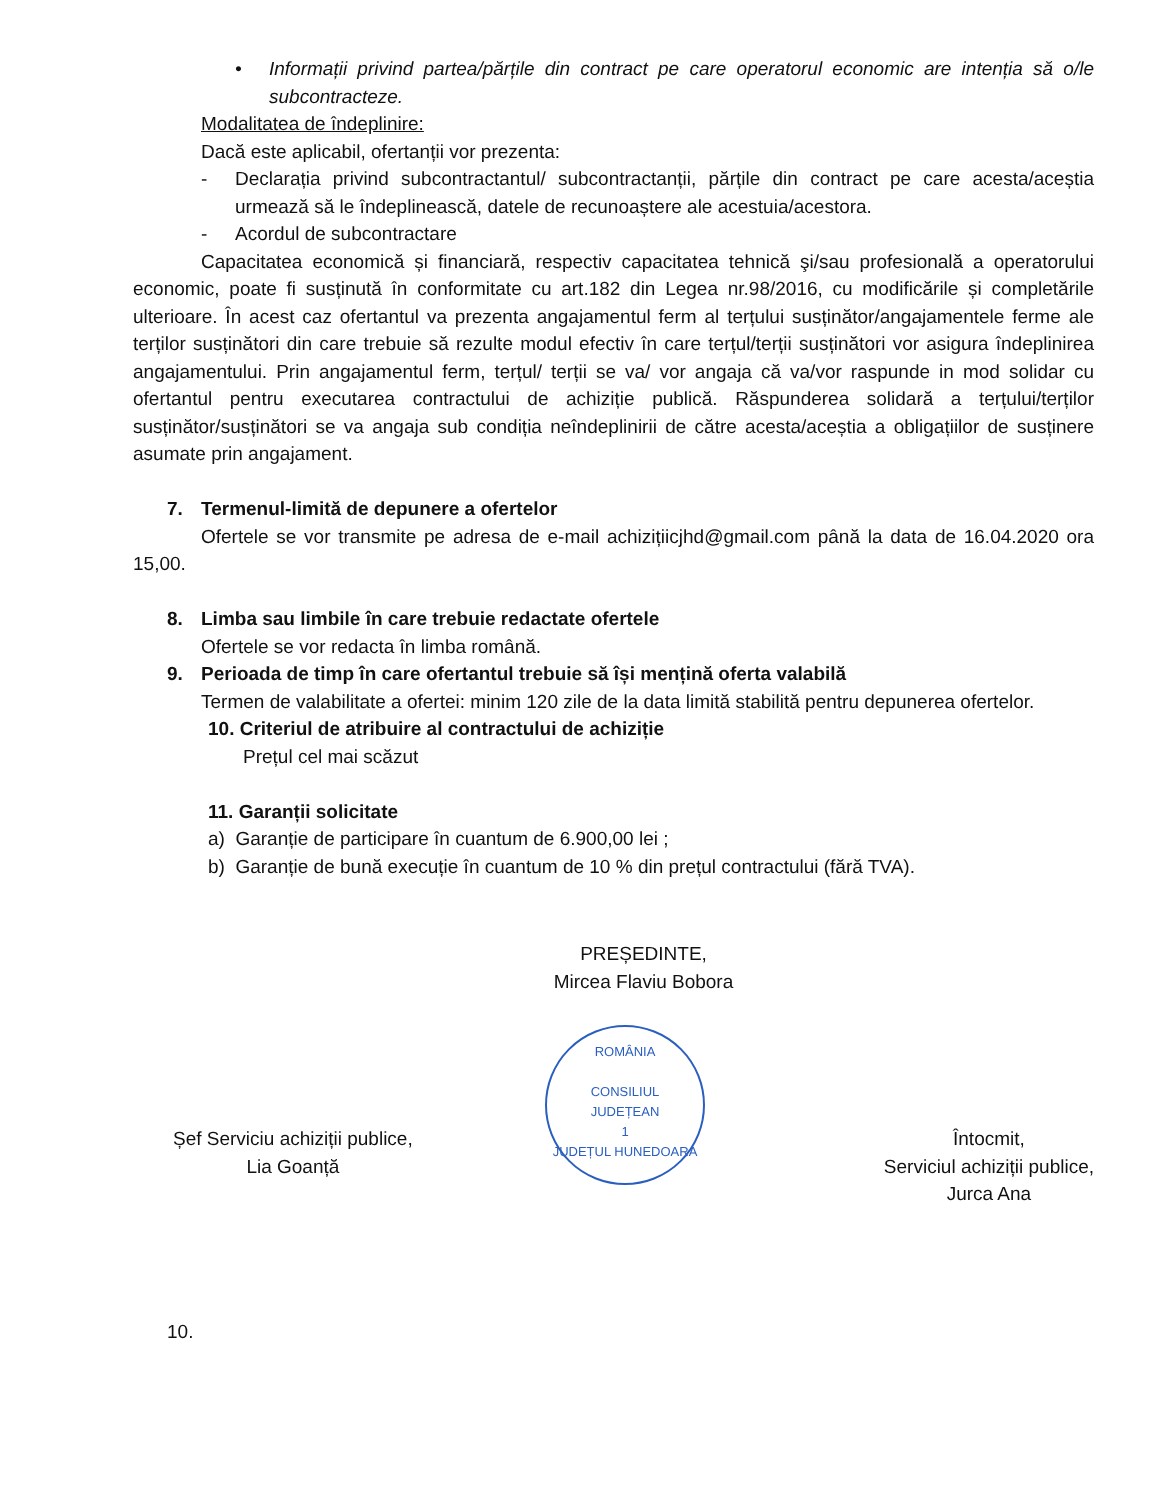• Informații privind partea/părțile din contract pe care operatorul economic are intenția să o/le subcontracteze.
Modalitatea de îndeplinire:
Dacă este aplicabil, ofertanții vor prezenta:
- Declarația privind subcontractantul/ subcontractanții, părțile din contract pe care acesta/aceștia urmează să le îndeplinească, datele de recunoaștere ale acestuia/acestora.
- Acordul de subcontractare
Capacitatea economică și financiară, respectiv capacitatea tehnică şi/sau profesională a operatorului economic, poate fi susținută în conformitate cu art.182 din Legea nr.98/2016, cu modificările și completările ulterioare. În acest caz ofertantul va prezenta angajamentul ferm al terțului susținător/angajamentele ferme ale terților susținători din care trebuie să rezulte modul efectiv în care terțul/terții susținători vor asigura îndeplinirea angajamentului. Prin angajamentul ferm, terțul/ terții se va/ vor angaja că va/vor raspunde in mod solidar cu ofertantul pentru executarea contractului de achiziție publică. Răspunderea solidară a terțului/terților susținător/susținători se va angaja sub condiția neîndeplinirii de către acesta/aceștia a obligațiilor de susținere asumate prin angajament.
7. Termenul-limită de depunere a ofertelor
Ofertele se vor transmite pe adresa de e-mail achizițiicjhd@gmail.com până la data de 16.04.2020 ora 15,00.
8. Limba sau limbile în care trebuie redactate ofertele
Ofertele se vor redacta în limba română.
9. Perioada de timp în care ofertantul trebuie să își mențină oferta valabilă
Termen de valabilitate a ofertei: minim 120 zile de la data limită stabilită pentru depunerea ofertelor.
10. Criteriul de atribuire al contractului de achiziție
Prețul cel mai scăzut
11. Garanții solicitate
a) Garanție de participare în cuantum de 6.900,00 lei ;
b) Garanție de bună execuție în cuantum de 10 % din prețul contractului (fără TVA).
PREȘEDINTE,
Mircea Flaviu Bobora
ROMÂNIA
CONSILIUL
JUDEȚEAN
1
JUDEȚUL HUNEDOARA
Șef Serviciu achiziții publice,
Lia Goanță
Întocmit,
Serviciul achiziții publice,
Jurca Ana
10.